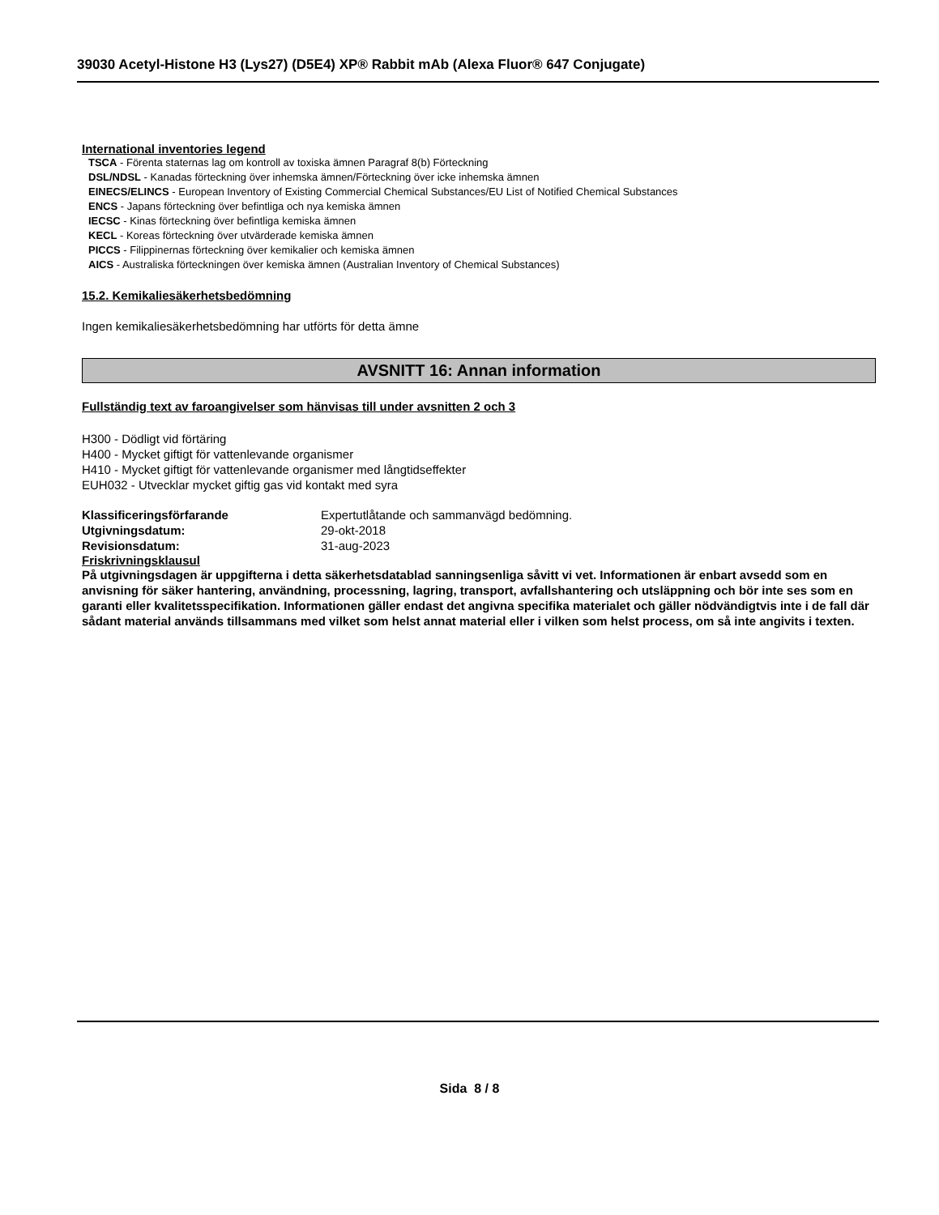39030 Acetyl-Histone H3 (Lys27) (D5E4) XP® Rabbit mAb (Alexa Fluor® 647 Conjugate)
International inventories legend
TSCA - Förenta staternas lag om kontroll av toxiska ämnen Paragraf 8(b) Förteckning
DSL/NDSL - Kanadas förteckning över inhemska ämnen/Förteckning över icke inhemska ämnen
EINECS/ELINCS - European Inventory of Existing Commercial Chemical Substances/EU List of Notified Chemical Substances
ENCS - Japans förteckning över befintliga och nya kemiska ämnen
IECSC - Kinas förteckning över befintliga kemiska ämnen
KECL - Koreas förteckning över utvärderade kemiska ämnen
PICCS - Filippinernas förteckning över kemikalier och kemiska ämnen
AICS - Australiska förteckningen över kemiska ämnen (Australian Inventory of Chemical Substances)
15.2. Kemikaliesäkerhetsbedömning
Ingen kemikaliesäkerhetsbedömning har utförts för detta ämne
AVSNITT 16: Annan information
Fullständig text av faroangivelser som hänvisas till under avsnitten 2 och 3
H300 - Dödligt vid förtäring
H400 - Mycket giftigt för vattenlevande organismer
H410 - Mycket giftigt för vattenlevande organismer med långtidseffekter
EUH032 - Utvecklar mycket giftig gas vid kontakt med syra
| Klassificeringsförfarande | Expertutlåtande och sammanvägd bedömning. |
| Utgivningsdatum: | 29-okt-2018 |
| Revisionsdatum: | 31-aug-2023 |
Friskrivningsklausul
På utgivningsdagen är uppgifterna i detta säkerhetsdatablad sanningsenliga såvitt vi vet. Informationen är enbart avsedd som en anvisning för säker hantering, användning, processning, lagring, transport, avfallshantering och utsläppning och bör inte ses som en garanti eller kvalitetsspecifikation. Informationen gäller endast det angivna specifika materialet och gäller nödvändigtvis inte i de fall där sådant material används tillsammans med vilket som helst annat material eller i vilken som helst process, om så inte angivits i texten.
Sida 8 / 8